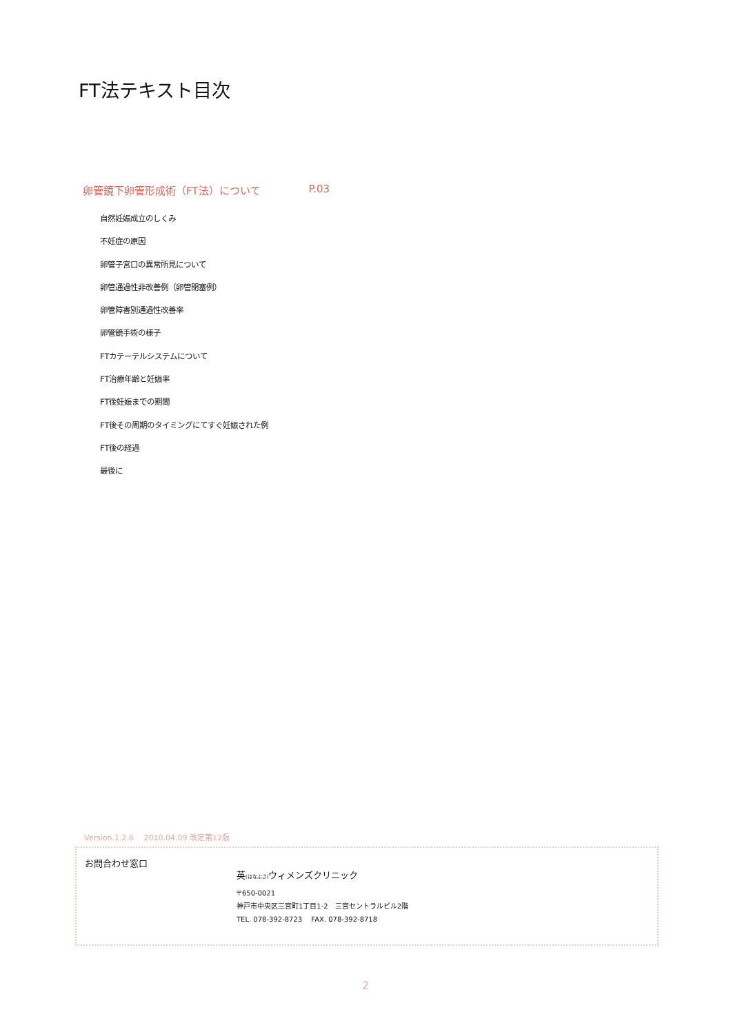FT法テキスト目次
卵管鏡下卵管形成術（FT法）について P.03
自然妊娠成立のしくみ
不妊症の原因
卵管子宮口の異常所見について
卵管通過性非改善例（卵管閉塞例）
卵管障害別通過性改善率
卵管鏡手術の様子
FTカテーテルシステムについて
FT治療年齢と妊娠率
FT後妊娠までの期間
FT後その周期のタイミングにてすぐ妊娠された例
FT後の経過
最後に
Version.1.2.6　 2010.04.09 改定第12版
お問合わせ窓口
英(はなぶさ) ウィメンズクリニック
〒650-0021
神戸市中央区三宮町1丁目1-2　三宮セントラルビル2階
TEL. 078-392-8723　 FAX. 078-392-8718
2